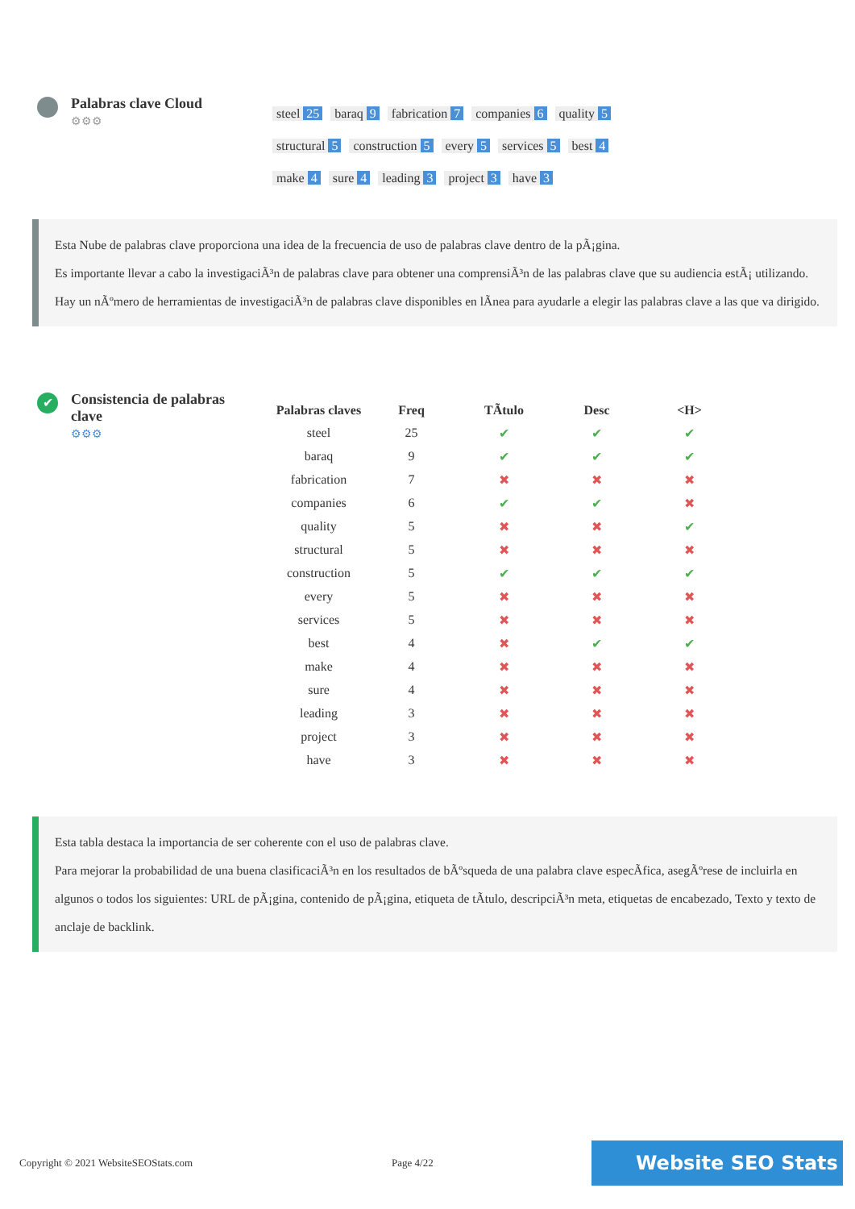Palabras clave Cloud
⚙⚙⚙
steel 25 baraq 9 fabrication 7 companies 6 quality 5
structural 5 construction 5 every 5 services 5 best 4
make 4 sure 4 leading 3 project 3 have 3
Esta Nube de palabras clave proporciona una idea de la frecuencia de uso de palabras clave dentro de la pÃ¡gina.
Es importante llevar a cabo la investigaciÃ³n de palabras clave para obtener una comprensiÃ³n de las palabras clave que su audiencia estÃ¡ utilizando. Hay un nÃºmero de herramientas de investigaciÃ³n de palabras clave disponibles en lÃnea para ayudarle a elegir las palabras clave a las que va dirigido.
✔
Consistencia de palabras clave
⚙⚙⚙
| Palabras claves | Freq | TÃtulo | Desc | <H> |
| --- | --- | --- | --- | --- |
| steel | 25 | ✔ | ✔ | ✔ |
| baraq | 9 | ✔ | ✔ | ✔ |
| fabrication | 7 | ✖ | ✖ | ✖ |
| companies | 6 | ✔ | ✔ | ✖ |
| quality | 5 | ✖ | ✖ | ✔ |
| structural | 5 | ✖ | ✖ | ✖ |
| construction | 5 | ✔ | ✔ | ✔ |
| every | 5 | ✖ | ✖ | ✖ |
| services | 5 | ✖ | ✖ | ✖ |
| best | 4 | ✖ | ✔ | ✔ |
| make | 4 | ✖ | ✖ | ✖ |
| sure | 4 | ✖ | ✖ | ✖ |
| leading | 3 | ✖ | ✖ | ✖ |
| project | 3 | ✖ | ✖ | ✖ |
| have | 3 | ✖ | ✖ | ✖ |
Esta tabla destaca la importancia de ser coherente con el uso de palabras clave.
Para mejorar la probabilidad de una buena clasificaciÃ³n en los resultados de bÃºsqueda de una palabra clave especÃfica, asegÃºrese de incluirla en algunos o todos los siguientes: URL de pÃ¡gina, contenido de pÃ¡gina, etiqueta de tÃtulo, descripciÃ³n meta, etiquetas de encabezado, Texto y texto de anclaje de backlink.
Copyright © 2021 WebsiteSEOStats.com Page 4/22 Website SEO Stats